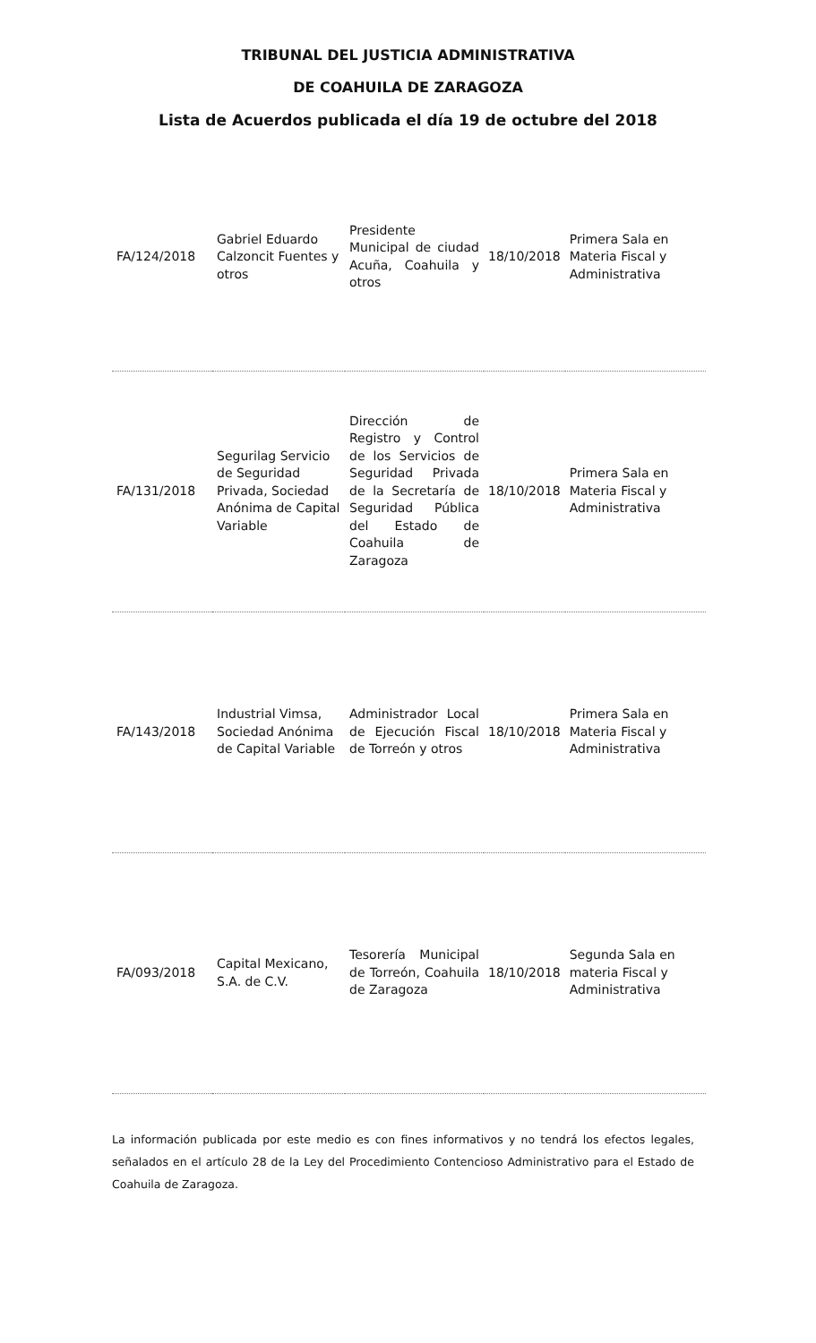TRIBUNAL DEL JUSTICIA ADMINISTRATIVA
DE COAHUILA DE ZARAGOZA
Lista de Acuerdos publicada el día 19 de octubre del 2018
| FA/124/2018 | Gabriel Eduardo Calzoncit Fuentes y otros | Presidente Municipal de ciudad Acuña, Coahuila y otros | 18/10/2018 | Primera Sala en Materia Fiscal y Administrativa |
| FA/131/2018 | Segurilag Servicio de Seguridad Privada, Sociedad Anónima de Capital Variable | Dirección de Registro y Control de los Servicios de Seguridad Privada de la Secretaría de Seguridad Pública del Estado de Coahuila de Zaragoza | 18/10/2018 | Primera Sala en Materia Fiscal y Administrativa |
| FA/143/2018 | Industrial Vimsa, Sociedad Anónima de Capital Variable | Administrador Local de Ejecución Fiscal de Torreón y otros | 18/10/2018 | Primera Sala en Materia Fiscal y Administrativa |
| FA/093/2018 | Capital Mexicano, S.A. de C.V. | Tesorería Municipal de Torreón, Coahuila de Zaragoza | 18/10/2018 | Segunda Sala en materia Fiscal y Administrativa |
La información publicada por este medio es con fines informativos y no tendrá los efectos legales, señalados en el artículo 28 de la Ley del Procedimiento Contencioso Administrativo para el Estado de Coahuila de Zaragoza.